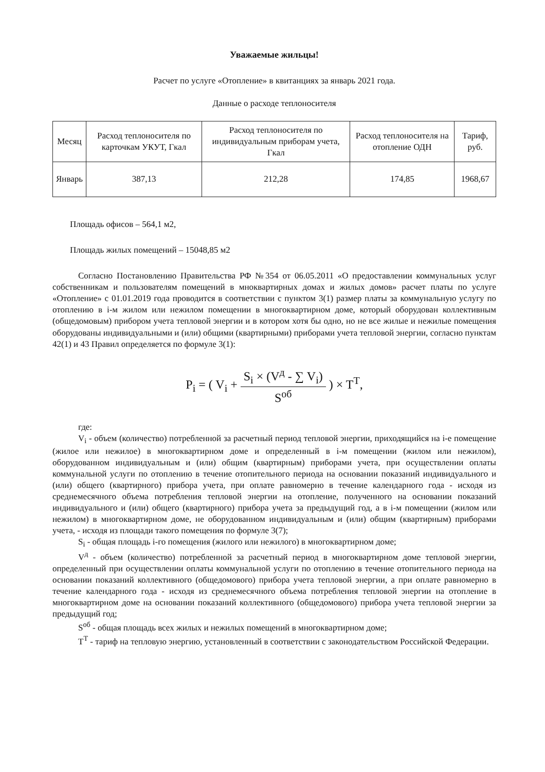Уважаемые жильцы!
Расчет по услуге «Отопление» в квитанциях за январь 2021 года.
Данные о расходе теплоносителя
| Месяц | Расход теплоносителя по карточкам УКУТ, Гкал | Расход теплоносителя по индивидуальным приборам учета, Гкал | Расход теплоносителя на отопление ОДН | Тариф, руб. |
| --- | --- | --- | --- | --- |
| Январь | 387,13 | 212,28 | 174,85 | 1968,67 |
Площадь офисов – 564,1 м2,
Площадь жилых помещений – 15048,85 м2
Согласно Постановлению Правительства РФ №354 от 06.05.2011 «О предоставлении коммунальных услуг собственникам и пользователям помещений в мноквартирных домах и жилых домов» расчет платы по услуге «Отопление» с 01.01.2019 года проводится в соответствии с пунктом 3(1) размер платы за коммунальную услугу по отоплению в i-м жилом или нежилом помещении в многоквартирном доме, который оборудован коллективным (общедомовым) прибором учета тепловой энергии и в котором хотя бы одно, но не все жилые и нежилые помещения оборудованы индивидуальными и (или) общими (квартирными) приборами учета тепловой энергии, согласно пунктам 42(1) и 43 Правил определяется по формуле 3(1):
P<sub>i</sub> = ( V<sub>i</sub> + S<sub>i</sub> × (V<sup>д</sup> - ∑ V<sub>i</sub>) S<sup>об</sup> ) × T<sup>T</sup>,
где:
V<sub>i</sub> - объем (количество) потребленной за расчетный период тепловой энергии, приходящийся на i-е помещение (жилое или нежилое) в многоквартирном доме и определенный в i-м помещении (жилом или нежилом), оборудованном индивидуальным и (или) общим (квартирным) приборами учета, при осуществлении оплаты коммунальной услуги по отоплению в течение отопительного периода на основании показаний индивидуального и (или) общего (квартирного) прибора учета, при оплате равномерно в течение календарного года - исходя из среднемесячного объема потребления тепловой энергии на отопление, полученного на основании показаний индивидуального и (или) общего (квартирного) прибора учета за предыдущий год, а в i-м помещении (жилом или нежилом) в многоквартирном доме, не оборудованном индивидуальным и (или) общим (квартирным) приборами учета, - исходя из площади такого помещения по формуле 3(7);
S<sub>i</sub> - общая площадь i-го помещения (жилого или нежилого) в многоквартирном доме;
V<sup>д</sup> - объем (количество) потребленной за расчетный период в многоквартирном доме тепловой энергии, определенный при осуществлении оплаты коммунальной услуги по отоплению в течение отопительного периода на основании показаний коллективного (общедомового) прибора учета тепловой энергии, а при оплате равномерно в течение календарного года - исходя из среднемесячного объема потребления тепловой энергии на отопление в многоквартирном доме на основании показаний коллективного (общедомового) прибора учета тепловой энергии за предыдущий год;
S<sup>об</sup> - общая площадь всех жилых и нежилых помещений в многоквартирном доме;
T<sup>T</sup> - тариф на тепловую энергию, установленный в соответствии с законодательством Российской Федерации.